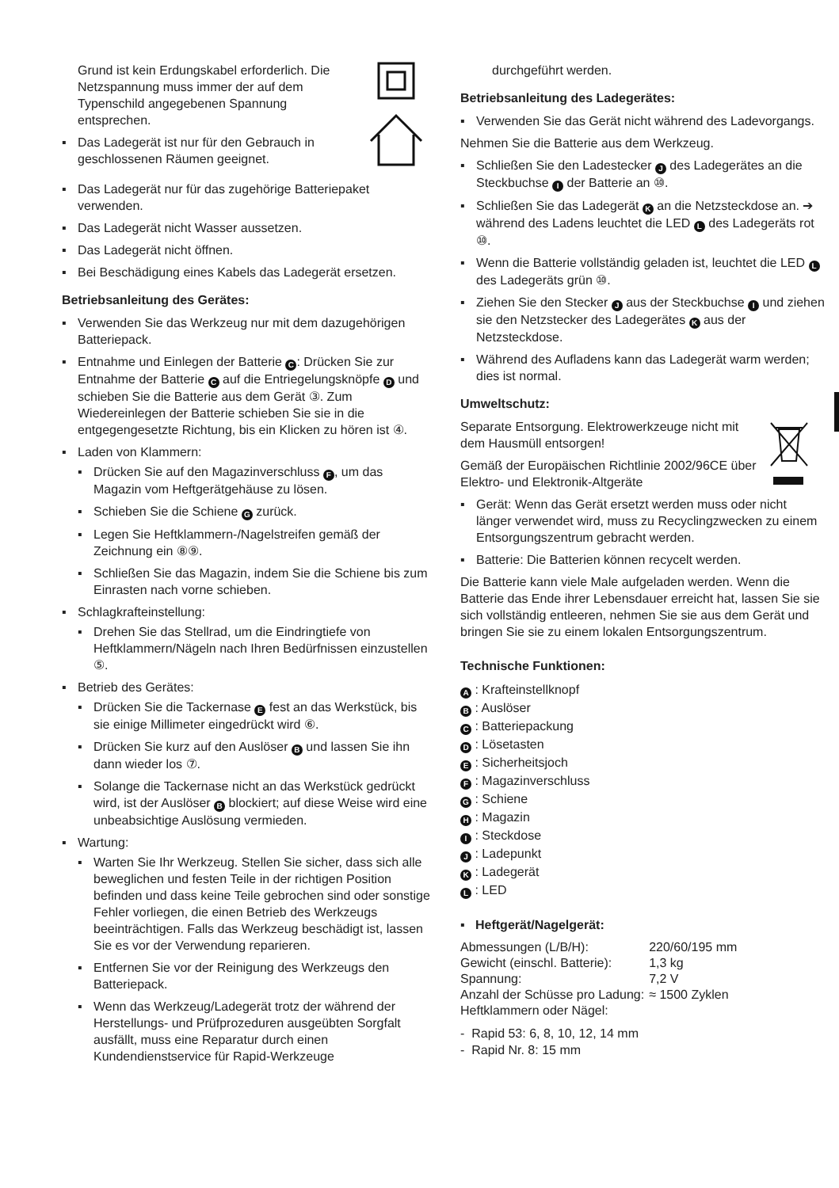Grund ist kein Erdungskabel erforderlich. Die Netzspannung muss immer der auf dem Typenschild angegebenen Spannung entsprechen.
▪ Das Ladegerät ist nur für den Gebrauch in geschlossenen Räumen geeignet.
▪ Das Ladegerät nur für das zugehörige Batteriepaket verwenden.
▪ Das Ladegerät nicht Wasser aussetzen.
▪ Das Ladegerät nicht öffnen.
▪ Bei Beschädigung eines Kabels das Ladegerät ersetzen.
Betriebsanleitung des Gerätes:
▪ Verwenden Sie das Werkzeug nur mit dem dazugehörigen Batteriepack.
▪ Entnahme und Einlegen der Batterie C: Drücken Sie zur Entnahme der Batterie C auf die Entriegelungsknöpfe D und schieben Sie die Batterie aus dem Gerät ③. Zum Wiedereinlegen der Batterie schieben Sie sie in die entgegengesetzte Richtung, bis ein Klicken zu hören ist ④.
▪ Laden von Klammern:
▪ Drücken Sie auf den Magazinverschluss F, um das Magazin vom Heftgerätgehäuse zu lösen.
▪ Schieben Sie die Schiene G zurück.
▪ Legen Sie Heftklammern-/Nagelstreifen gemäß der Zeichnung ein ⑧⑨.
▪ Schließen Sie das Magazin, indem Sie die Schiene bis zum Einrasten nach vorne schieben.
▪ Schlagkrafteinstellung:
▪ Drehen Sie das Stellrad, um die Eindringtiefe von Heftklammern/Nägeln nach Ihren Bedürfnissen einzustellen ⑤.
▪ Betrieb des Gerätes:
▪ Drücken Sie die Tackernase E fest an das Werkstück, bis sie einige Millimeter eingedrückt wird ⑥.
▪ Drücken Sie kurz auf den Auslöser B und lassen Sie ihn dann wieder los ⑦.
▪ Solange die Tackernase nicht an das Werkstück gedrückt wird, ist der Auslöser B blockiert; auf diese Weise wird eine unbeabsichtige Auslösung vermieden.
▪ Wartung:
▪ Warten Sie Ihr Werkzeug. Stellen Sie sicher, dass sich alle beweglichen und festen Teile in der richtigen Position befinden und dass keine Teile gebrochen sind oder sonstige Fehler vorliegen, die einen Betrieb des Werkzeugs beeinträchtigen. Falls das Werkzeug beschädigt ist, lassen Sie es vor der Verwendung reparieren.
▪ Entfernen Sie vor der Reinigung des Werkzeugs den Batteriepack.
▪ Wenn das Werkzeug/Ladegerät trotz der während der Herstellungs- und Prüfprozeduren ausgeübten Sorgfalt ausfällt, muss eine Reparatur durch einen Kundendienstservice für Rapid-Werkzeuge
durchgeführt werden.
Betriebsanleitung des Ladegerätes:
▪ Verwenden Sie das Gerät nicht während des Ladevorgangs.
Nehmen Sie die Batterie aus dem Werkzeug.
▪ Schließen Sie den Ladestecker J des Ladegerätes an die Steckbuchse I der Batterie an ⑩.
▪ Schließen Sie das Ladegerät K an die Netzsteckdose an. ➔ während des Ladens leuchtet die LED L des Ladegeräts rot ⑩.
▪ Wenn die Batterie vollständig geladen ist, leuchtet die LED L des Ladegeräts grün ⑩.
▪ Ziehen Sie den Stecker J aus der Steckbuchse I und ziehen sie den Netzstecker des Ladegerätes K aus der Netzsteckdose.
▪ Während des Aufladens kann das Ladegerät warm werden; dies ist normal.
Umweltschutz:
Separate Entsorgung. Elektrowerkzeuge nicht mit dem Hausmüll entsorgen!
Gemäß der Europäischen Richtlinie 2002/96CE über Elektro- und Elektronik-Altgeräte
▪ Gerät: Wenn das Gerät ersetzt werden muss oder nicht länger verwendet wird, muss zu Recyclingzwecken zu einem Entsorgungszentrum gebracht werden.
▪ Batterie: Die Batterien können recycelt werden.
Die Batterie kann viele Male aufgeladen werden. Wenn die Batterie das Ende ihrer Lebensdauer erreicht hat, lassen Sie sie sich vollständig entleeren, nehmen Sie sie aus dem Gerät und bringen Sie sie zu einem lokalen Entsorgungszentrum.
Technische Funktionen:
A : Krafteinstellknopf
B : Auslöser
C : Batteriepackung
D : Lösetasten
E : Sicherheitsjoch
F : Magazinverschluss
G : Schiene
H : Magazin
I : Steckdose
J : Ladepunkt
K : Ladegerät
L : LED
▪ Heftgerät/Nagelgerät:
| Abmessungen (L/B/H): | 220/60/195 mm |
| Gewicht (einschl. Batterie): | 1,3 kg |
| Spannung: | 7,2 V |
| Anzahl der Schüsse pro Ladung: | ≈ 1500 Zyklen |
| Heftklammern oder Nägel: | |
- Rapid 53: 6, 8, 10, 12, 14 mm
- Rapid Nr. 8: 15 mm